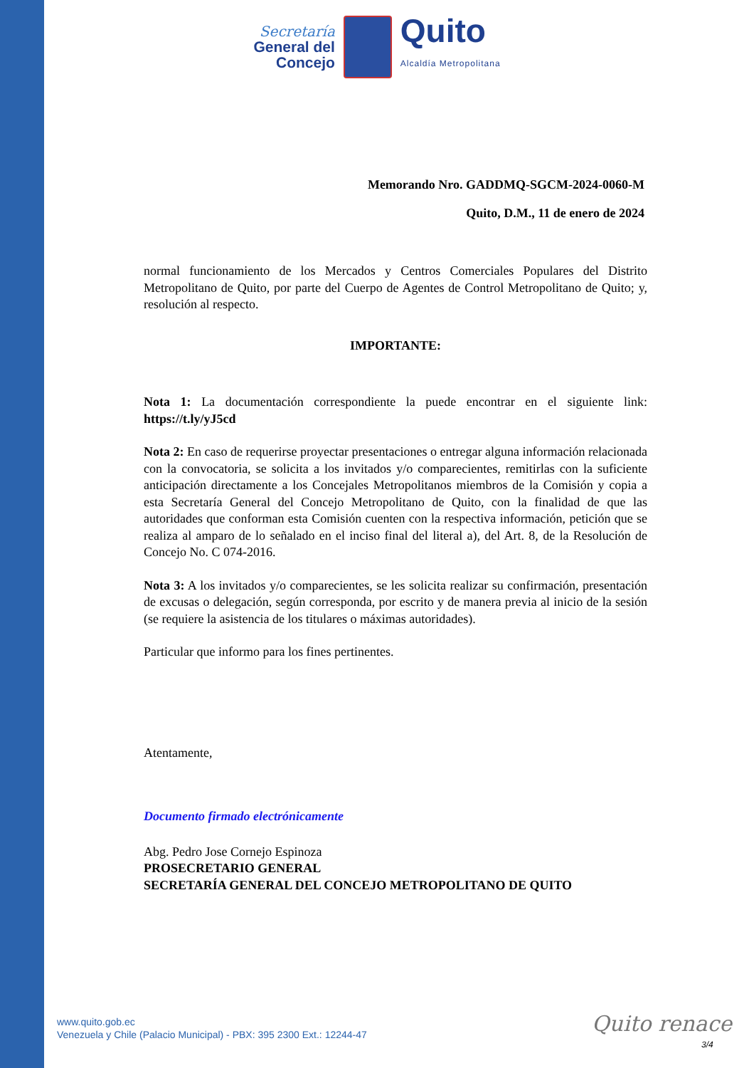Secretaría
General del
Concejo
Quito
Alcaldía Metropolitana
Memorando Nro. GADDMQ-SGCM-2024-0060-M
Quito, D.M., 11 de enero de 2024
normal funcionamiento de los Mercados y Centros Comerciales Populares del Distrito Metropolitano de Quito, por parte del Cuerpo de Agentes de Control Metropolitano de Quito; y, resolución al respecto.
IMPORTANTE:
Nota 1: La documentación correspondiente la puede encontrar en el siguiente link: https://t.ly/yJ5cd
Nota 2: En caso de requerirse proyectar presentaciones o entregar alguna información relacionada con la convocatoria, se solicita a los invitados y/o comparecientes, remitirlas con la suficiente anticipación directamente a los Concejales Metropolitanos miembros de la Comisión y copia a esta Secretaría General del Concejo Metropolitano de Quito, con la finalidad de que las autoridades que conforman esta Comisión cuenten con la respectiva información, petición que se realiza al amparo de lo señalado en el inciso final del literal a), del Art. 8, de la Resolución de Concejo No. C 074-2016.
Nota 3: A los invitados y/o comparecientes, se les solicita realizar su confirmación, presentación de excusas o delegación, según corresponda, por escrito y de manera previa al inicio de la sesión (se requiere la asistencia de los titulares o máximas autoridades).
Particular que informo para los fines pertinentes.
Atentamente,
Documento firmado electrónicamente
Abg. Pedro Jose Cornejo Espinoza
PROSECRETARIO GENERAL
SECRETARÍA GENERAL DEL CONCEJO METROPOLITANO DE QUITO
www.quito.gob.ec
Venezuela y Chile (Palacio Municipal) - PBX: 395 2300 Ext.: 12244-47
Quito renace
3/4